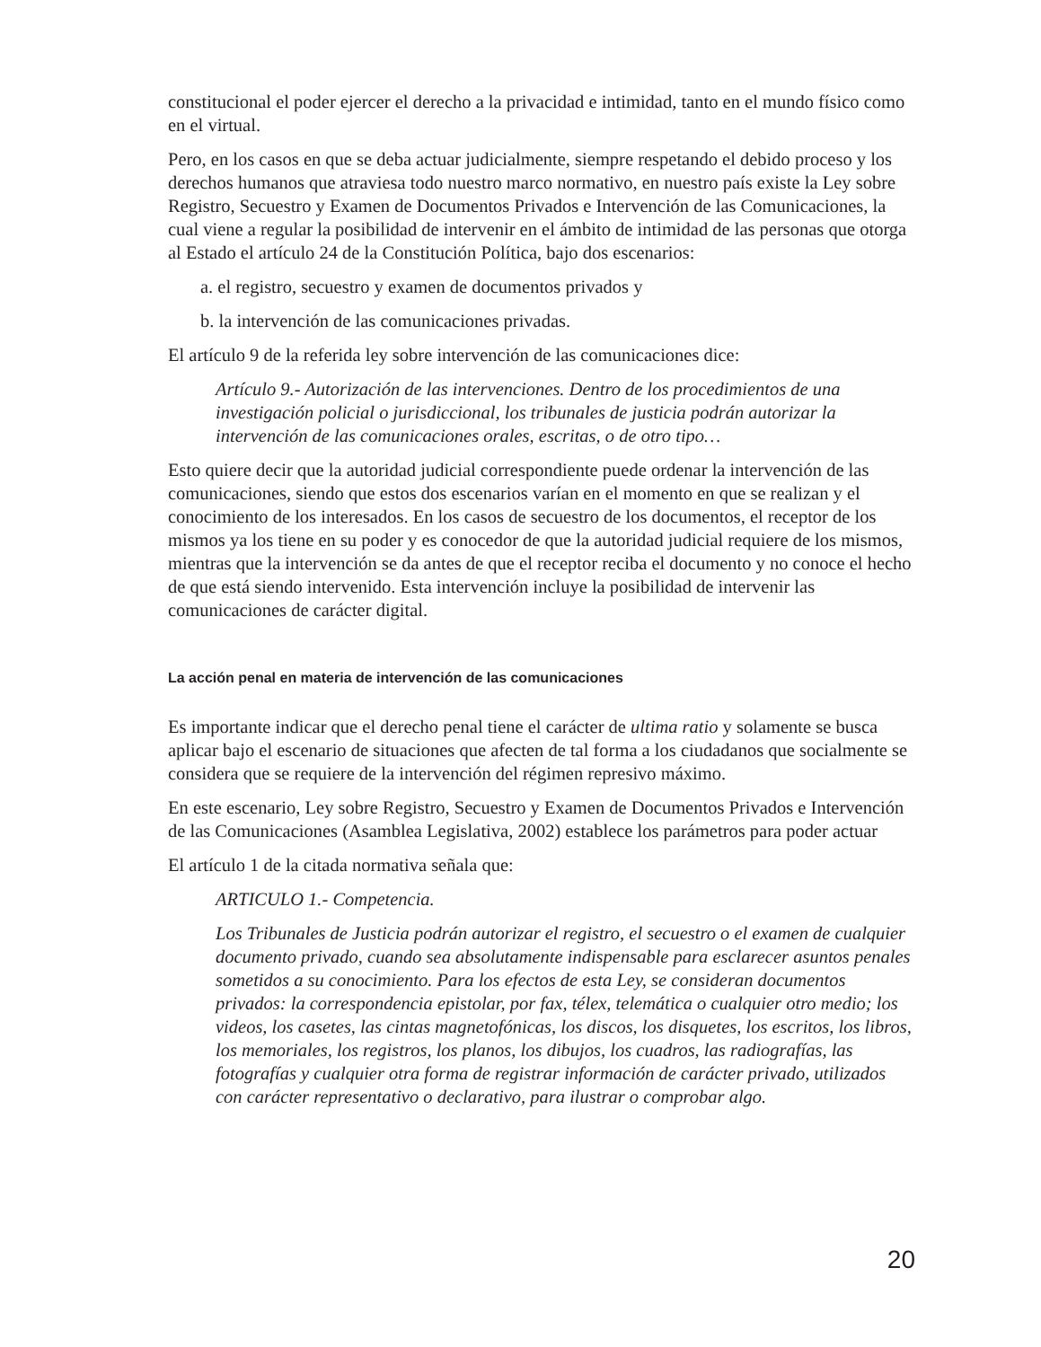constitucional el poder ejercer el derecho a la privacidad e intimidad, tanto en el mundo físico como en el virtual.
Pero, en los casos en que se deba actuar judicialmente, siempre respetando el debido proceso y los derechos humanos que atraviesa todo nuestro marco normativo, en nuestro país existe la Ley sobre Registro, Secuestro y Examen de Documentos Privados e Intervención de las Comunicaciones, la cual viene a regular la posibilidad de intervenir en el ámbito de intimidad de las personas que otorga al Estado el artículo 24 de la Constitución Política, bajo dos escenarios:
a. el registro, secuestro y examen de documentos privados y
b. la intervención de las comunicaciones privadas.
El artículo 9 de la referida ley sobre intervención de las comunicaciones dice:
Artículo 9.- Autorización de las intervenciones. Dentro de los procedimientos de una investigación policial o jurisdiccional, los tribunales de justicia podrán autorizar la intervención de las comunicaciones orales, escritas, o de otro tipo…
Esto quiere decir que la autoridad judicial correspondiente puede ordenar la intervención de las comunicaciones, siendo que estos dos escenarios varían en el momento en que se realizan y el conocimiento de los interesados. En los casos de secuestro de los documentos, el receptor de los mismos ya los tiene en su poder y es conocedor de que la autoridad judicial requiere de los mismos, mientras que la intervención se da antes de que el receptor reciba el documento y no conoce el hecho de que está siendo intervenido. Esta intervención incluye la posibilidad de intervenir las comunicaciones de carácter digital.
La acción penal en materia de intervención de las comunicaciones
Es importante indicar que el derecho penal tiene el carácter de ultima ratio y solamente se busca aplicar bajo el escenario de situaciones que afecten de tal forma a los ciudadanos que socialmente se considera que se requiere de la intervención del régimen represivo máximo.
En este escenario, Ley sobre Registro, Secuestro y Examen de Documentos Privados e Intervención de las Comunicaciones (Asamblea Legislativa, 2002) establece los parámetros para poder actuar
El artículo 1 de la citada normativa señala que:
ARTICULO 1.- Competencia.
Los Tribunales de Justicia podrán autorizar el registro, el secuestro o el examen de cualquier documento privado, cuando sea absolutamente indispensable para esclarecer asuntos penales sometidos a su conocimiento. Para los efectos de esta Ley, se consideran documentos privados: la correspondencia epistolar, por fax, télex, telemática o cualquier otro medio; los videos, los casetes, las cintas magnetofónicas, los discos, los disquetes, los escritos, los libros, los memoriales, los registros, los planos, los dibujos, los cuadros, las radiografías, las fotografías y cualquier otra forma de registrar información de carácter privado, utilizados con carácter representativo o declarativo, para ilustrar o comprobar algo.
20